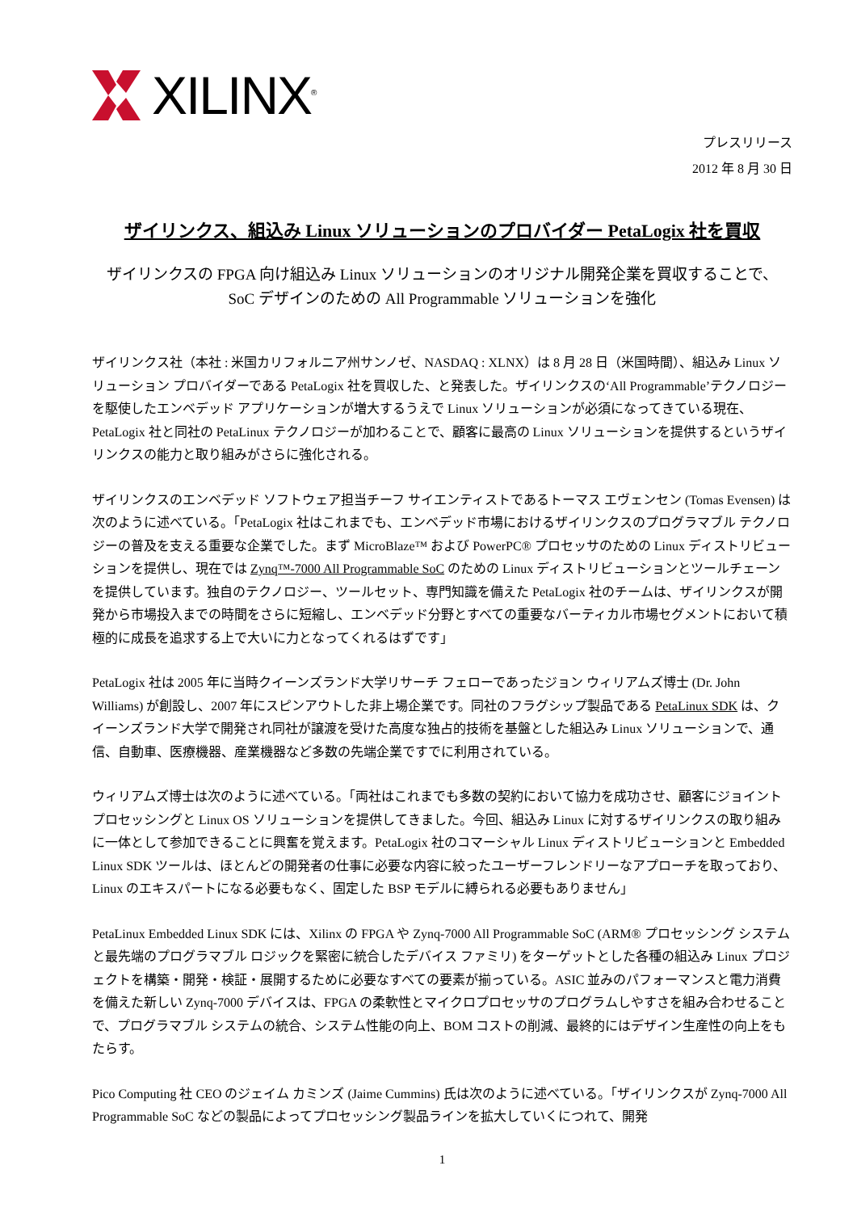XILINX<sup>®</sup>
プレスリリース
2012 年 8 月 30 日
ザイリンクス、組込み Linux ソリューションのプロバイダー PetaLogix 社を買収
ザイリンクスの FPGA 向け組込み Linux ソリューションのオリジナル開発企業を買収することで、
SoC デザインのための All Programmable ソリューションを強化
ザイリンクス社（本社 : 米国カリフォルニア州サンノゼ、NASDAQ : XLNX）は 8 月 28 日（米国時間）、組込み Linux ソリューション プロバイダーである PetaLogix 社を買収した、と発表した。ザイリンクスの‘All Programmable’テクノロジーを駆使したエンベデッド アプリケーションが増大するうえで Linux ソリューションが必須になってきている現在、PetaLogix 社と同社の PetaLinux テクノロジーが加わることで、顧客に最高の Linux ソリューションを提供するというザイリンクスの能力と取り組みがさらに強化される。
ザイリンクスのエンベデッド ソフトウェア担当チーフ サイエンティストであるトーマス エヴェンセン (Tomas Evensen) は次のように述べている。「PetaLogix 社はこれまでも、エンベデッド市場におけるザイリンクスのプログラマブル テクノロジーの普及を支える重要な企業でした。まず MicroBlaze™ および PowerPC® プロセッサのための Linux ディストリビューションを提供し、現在では Zynq™-7000 All Programmable SoC のための Linux ディストリビューションとツールチェーンを提供しています。独自のテクノロジー、ツールセット、専門知識を備えた PetaLogix 社のチームは、ザイリンクスが開発から市場投入までの時間をさらに短縮し、エンベデッド分野とすべての重要なバーティカル市場セグメントにおいて積極的に成長を追求する上で大いに力となってくれるはずです」
PetaLogix 社は 2005 年に当時クイーンズランド大学リサーチ フェローであったジョン ウィリアムズ博士 (Dr. John Williams) が創設し、2007 年にスピンアウトした非上場企業です。同社のフラグシップ製品である PetaLinux SDK は、クイーンズランド大学で開発され同社が譲渡を受けた高度な独占的技術を基盤とした組込み Linux ソリューションで、通信、自動車、医療機器、産業機器など多数の先端企業ですでに利用されている。
ウィリアムズ博士は次のように述べている。「両社はこれまでも多数の契約において協力を成功させ、顧客にジョイント プロセッシングと Linux OS ソリューションを提供してきました。今回、組込み Linux に対するザイリンクスの取り組みに一体として参加できることに興奮を覚えます。PetaLogix 社のコマーシャル Linux ディストリビューションと Embedded Linux SDK ツールは、ほとんどの開発者の仕事に必要な内容に絞ったユーザーフレンドリーなアプローチを取っており、Linux のエキスパートになる必要もなく、固定した BSP モデルに縛られる必要もありません」
PetaLinux Embedded Linux SDK には、Xilinx の FPGA や Zynq-7000 All Programmable SoC (ARM® プロセッシング システムと最先端のプログラマブル ロジックを緊密に統合したデバイス ファミリ) をターゲットとした各種の組込み Linux プロジェクトを構築・開発・検証・展開するために必要なすべての要素が揃っている。ASIC 並みのパフォーマンスと電力消費を備えた新しい Zynq-7000 デバイスは、FPGA の柔軟性とマイクロプロセッサのプログラムしやすさを組み合わせることで、プログラマブル システムの統合、システム性能の向上、BOM コストの削減、最終的にはデザイン生産性の向上をもたらす。
Pico Computing 社 CEO のジェイム カミンズ (Jaime Cummins) 氏は次のように述べている。「ザイリンクスが Zynq-7000 All Programmable SoC などの製品によってプロセッシング製品ラインを拡大していくにつれて、開発
1